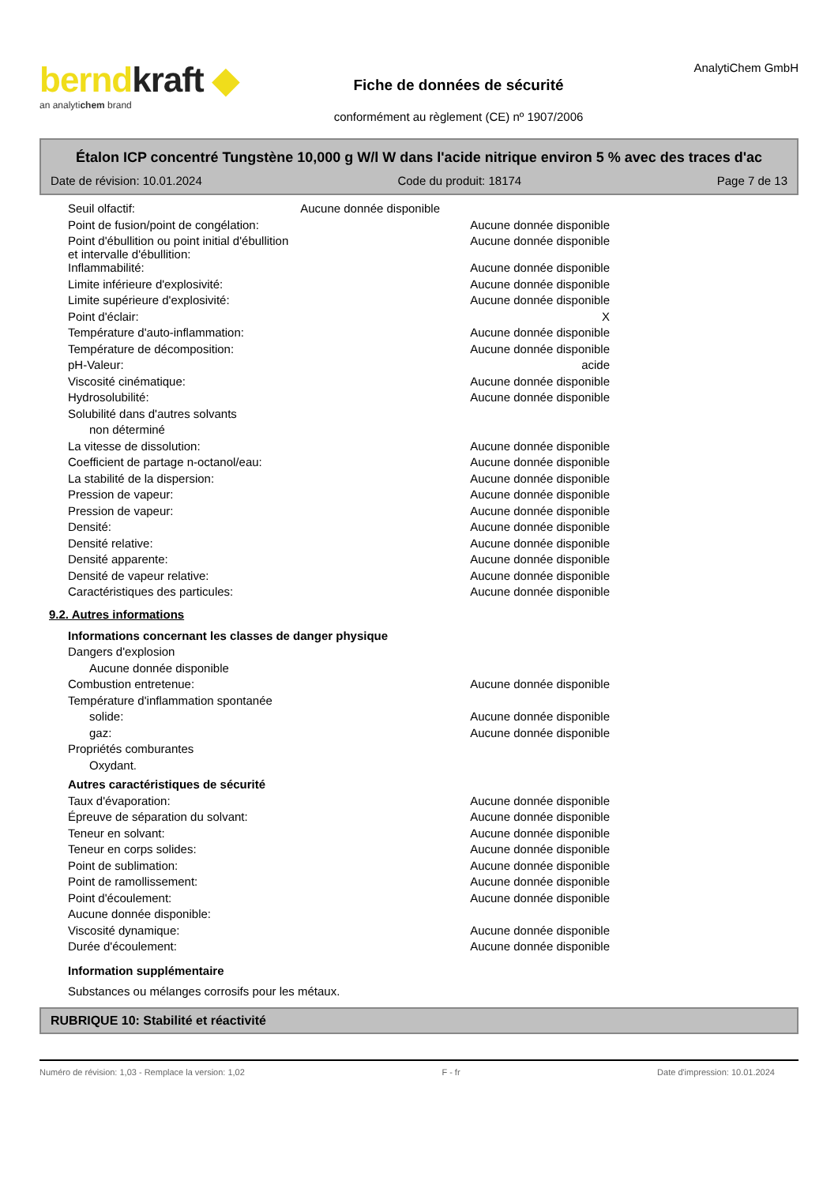berndkraft ◆
an analytichem brand
Fiche de données de sécurité
conformément au règlement (CE) nº 1907/2006
AnalytiChem GmbH
Étalon ICP concentré Tungstène 10,000 g W/l W dans l'acide nitrique environ 5 % avec des traces d'ac
Date de révision: 10.01.2024 Code du produit: 18174 Page 7 de 13
| Seuil olfactif: Aucune donnée disponible | |
| Point de fusion/point de congélation: | Aucune donnée disponible |
| Point d'ébullition ou point initial d'ébullition et intervalle d'ébullition: | Aucune donnée disponible |
| Inflammabilité: | Aucune donnée disponible |
| Limite inférieure d'explosivité: | Aucune donnée disponible |
| Limite supérieure d'explosivité: | Aucune donnée disponible |
| Point d'éclair: | X |
| Température d'auto-inflammation: | Aucune donnée disponible |
| Température de décomposition: | Aucune donnée disponible |
| pH-Valeur: | acide |
| Viscosité cinématique: | Aucune donnée disponible |
| Hydrosolubilité: | Aucune donnée disponible |
| Solubilité dans d'autres solvants | |
| non déterminé | |
| La vitesse de dissolution: | Aucune donnée disponible |
| Coefficient de partage n-octanol/eau: | Aucune donnée disponible |
| La stabilité de la dispersion: | Aucune donnée disponible |
| Pression de vapeur: | Aucune donnée disponible |
| Pression de vapeur: | Aucune donnée disponible |
| Densité: | Aucune donnée disponible |
| Densité relative: | Aucune donnée disponible |
| Densité apparente: | Aucune donnée disponible |
| Densité de vapeur relative: | Aucune donnée disponible |
| Caractéristiques des particules: | Aucune donnée disponible |
9.2. Autres informations
| Informations concernant les classes de danger physique | |
| Dangers d'explosion | |
| Aucune donnée disponible | |
| Combustion entretenue: | Aucune donnée disponible |
| Température d'inflammation spontanée | |
| solide: | Aucune donnée disponible |
| gaz: | Aucune donnée disponible |
| Propriétés comburantes | |
| Oxydant. | |
| Autres caractéristiques de sécurité | |
| Taux d'évaporation: | Aucune donnée disponible |
| Épreuve de séparation du solvant: | Aucune donnée disponible |
| Teneur en solvant: | Aucune donnée disponible |
| Teneur en corps solides: | Aucune donnée disponible |
| Point de sublimation: | Aucune donnée disponible |
| Point de ramollissement: | Aucune donnée disponible |
| Point d'écoulement: | Aucune donnée disponible |
| Aucune donnée disponible: | |
| Viscosité dynamique: | Aucune donnée disponible |
| Durée d'écoulement: | Aucune donnée disponible |
| Information supplémentaire | |
| Substances ou mélanges corrosifs pour les métaux. | |
RUBRIQUE 10: Stabilité et réactivité
Numéro de révision: 1,03 - Remplace la version: 1,02 F - fr Date d'impression: 10.01.2024